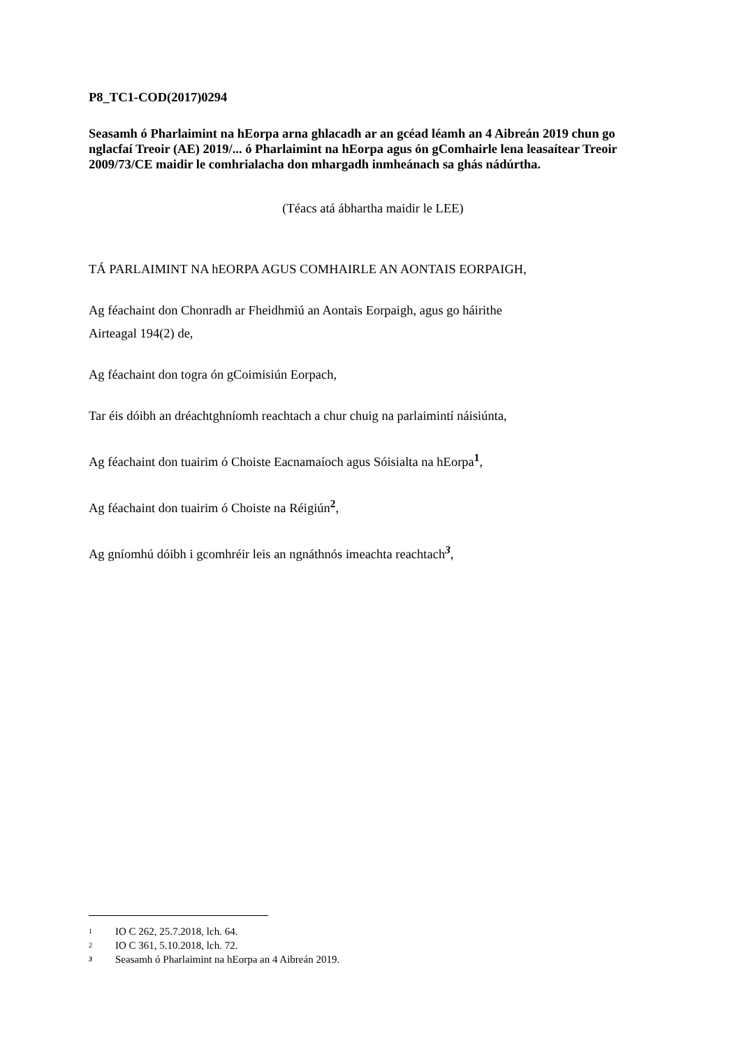P8_TC1-COD(2017)0294
Seasamh ó Pharlaimint na hEorpa arna ghlacadh ar an gcéad léamh an 4 Aibreán 2019 chun go nglacfaí Treoir (AE) 2019/... ó Pharlaimint na hEorpa agus ón gComhairle lena leasaítear Treoir 2009/73/CE maidir le comhrialacha don mhargadh inmheánach sa ghás nádúrtha.
(Téacs atá ábhartha maidir le LEE)
TÁ PARLAIMINT NA hEORPA AGUS COMHAIRLE AN AONTAIS EORPAIGH,
Ag féachaint don Chonradh ar Fheidhmiú an Aontais Eorpaigh, agus go háirithe
Airteagal 194(2) de,
Ag féachaint don togra ón gCoimisiún Eorpach,
Tar éis dóibh an dréachtghníomh reachtach a chur chuig na parlaimintí náisiúnta,
Ag féachaint don tuairim ó Choiste Eacnamaíoch agus Sóisialta na hEorpa<sup>1</sup>,
Ag féachaint don tuairim ó Choiste na Réigiún<sup>2</sup>,
Ag gníomhú dóibh i gcomhréir leis an ngnáthnós imeachta reachtach<sup>3</sup>,
1 IO C 262, 25.7.2018, lch. 64.
2 IO C 361, 5.10.2018, lch. 72.
3 Seasamh ó Pharlaimint na hEorpa an 4 Aibreán 2019.